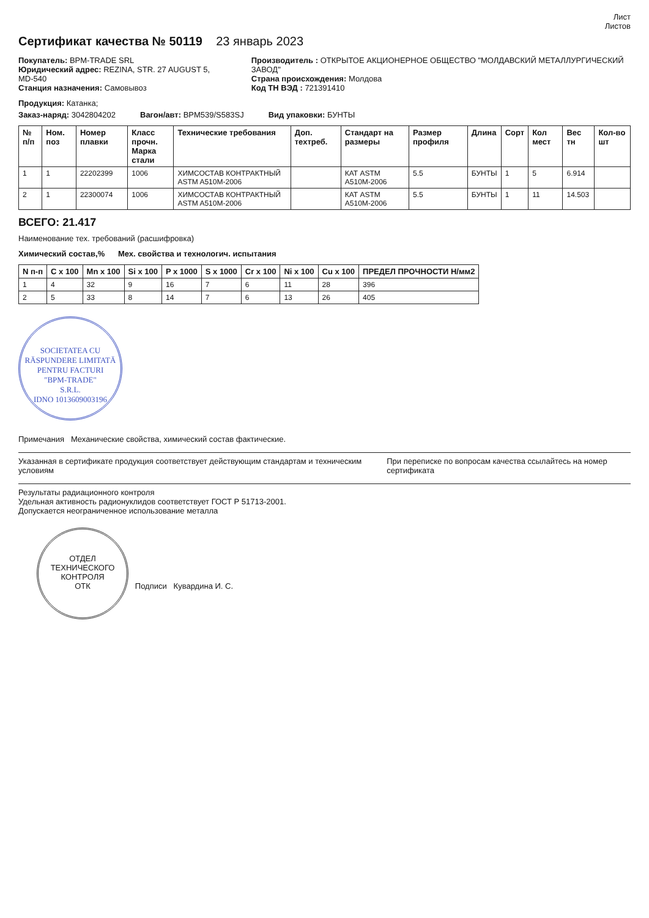Лист
Листов
Сертификат качества № 50119 23 январь 2023
Покупатель: BPM-TRADE SRL
Юридический адрес: REZINA, STR. 27 AUGUST 5, MD-540
Станция назначения: Самовывоз
Производитель : ОТКРЫТОЕ АКЦИОНЕРНОЕ ОБЩЕСТВО "МОЛДАВСКИЙ МЕТАЛЛУРГИЧЕСКИЙ ЗАВОД"
Страна происхождения: Молдова
Код ТН ВЭД : 721391410
Продукция: Катанка;
Заказ-наряд: 3042804202 Вагон/авт: BPM539/S583SJ Вид упаковки: БУНТЫ
| № п/п | Ном. поз | Номер плавки | Класс прочн. Марка стали | Технические требования | Доп. техтреб. | Стандарт на размеры | Размер профиля | Длина | Сорт | Кол мест | Вес тн | Кол-во шт |
| --- | --- | --- | --- | --- | --- | --- | --- | --- | --- | --- | --- | --- |
| 1 | 1 | 22202399 | 1006 | ХИМСОСТАВ КОНТРАКТНЫЙ ASTM A510M-2006 | | КАТ ASTM A510M-2006 | 5.5 | БУНТЫ | 1 | 5 | 6.914 | |
| 2 | 1 | 22300074 | 1006 | ХИМСОСТАВ КОНТРАКТНЫЙ ASTM A510M-2006 | | КАТ ASTM A510M-2006 | 5.5 | БУНТЫ | 1 | 11 | 14.503 | |
ВСЕГО: 21.417
Наименование тех. требований (расшифровка)
Химический состав,% Мех. свойства и технологич. испытания
| N п-п | C x 100 | Mn x 100 | Si x 100 | P x 1000 | S x 1000 | Cr x 100 | Ni x 100 | Cu x 100 | ПРЕДЕЛ ПРОЧНОСТИ Н/мм2 |
| --- | --- | --- | --- | --- | --- | --- | --- | --- | --- |
| 1 | 4 | 32 | 9 | 16 | 7 | 6 | 11 | 28 | 396 |
| 2 | 5 | 33 | 8 | 14 | 7 | 6 | 13 | 26 | 405 |
SOCIETATEA CU RĂSPUNDERE LIMITATĂ
PENTRU FACTURI
"BPM-TRADE"
S.R.L.
IDNO 1013609003196
Примечания Механические свойства, химический состав фактические.
Указанная в сертификате продукция соответствует действующим стандартам и техническим условиям
При переписке по вопросам качества ссылайтесь на номер сертификата
Результаты радиационного контроля
Удельная активность радионуклидов соответствует ГОСТ Р 51713-2001.
Допускается неограниченное использование металла
ОТДЕЛ ТЕХНИЧЕСКОГО КОНТРОЛЯ
ОТК
Подписи Кувардина И. С.